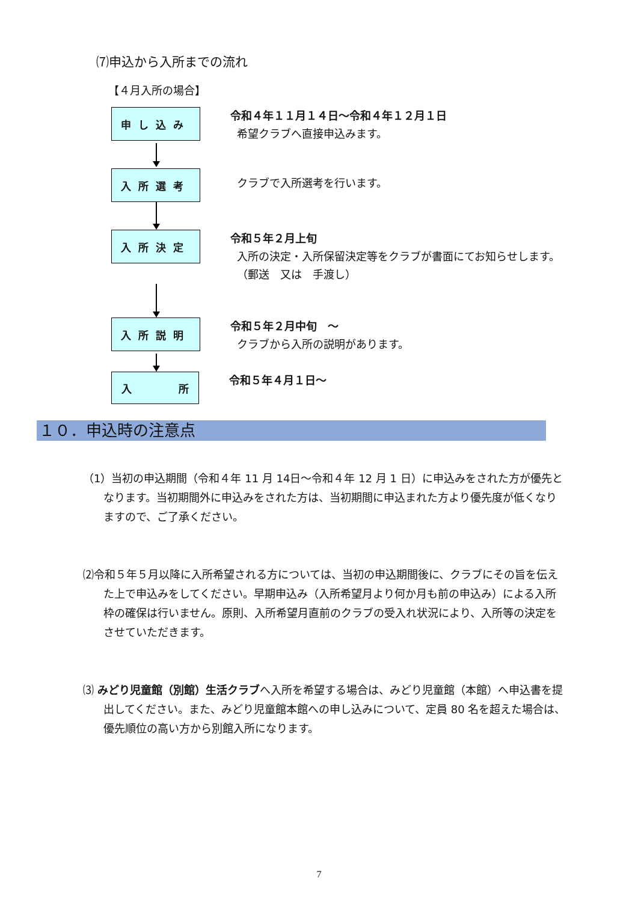⑺申込から入所までの流れ
【４月入所の場合】
申し込み
令和４年１１月１４日～令和４年１２月１日
希望クラブへ直接申込みます。
入所選考
クラブで入所選考を行います。
入所決定
令和５年２月上旬
入所の決定・入所保留決定等をクラブが書面にてお知らせします。
（郵送　又は　手渡し）
入所説明
令和５年２月中旬　～
クラブから入所の説明があります。
入 所
令和５年４月１日～
１０．申込時の注意点
（1）当初の申込期間（令和４年 11 月 14日～令和４年 12 月 1 日）に申込みをされた方が優先となります。当初期間外に申込みをされた方は、当初期間に申込まれた方より優先度が低くなりますので、ご了承ください。
⑵令和５年５月以降に入所希望される方については、当初の申込期間後に、クラブにその旨を伝えた上で申込みをしてください。早期申込み（入所希望月より何か月も前の申込み）による入所枠の確保は行いません。原則、入所希望月直前のクラブの受入れ状況により、入所等の決定をさせていただきます。
⑶ みどり児童館（別館）生活クラブへ入所を希望する場合は、みどり児童館（本館）へ申込書を提出してください。また、みどり児童館本館への申し込みについて、定員 80 名を超えた場合は、優先順位の高い方から別館入所になります。
7